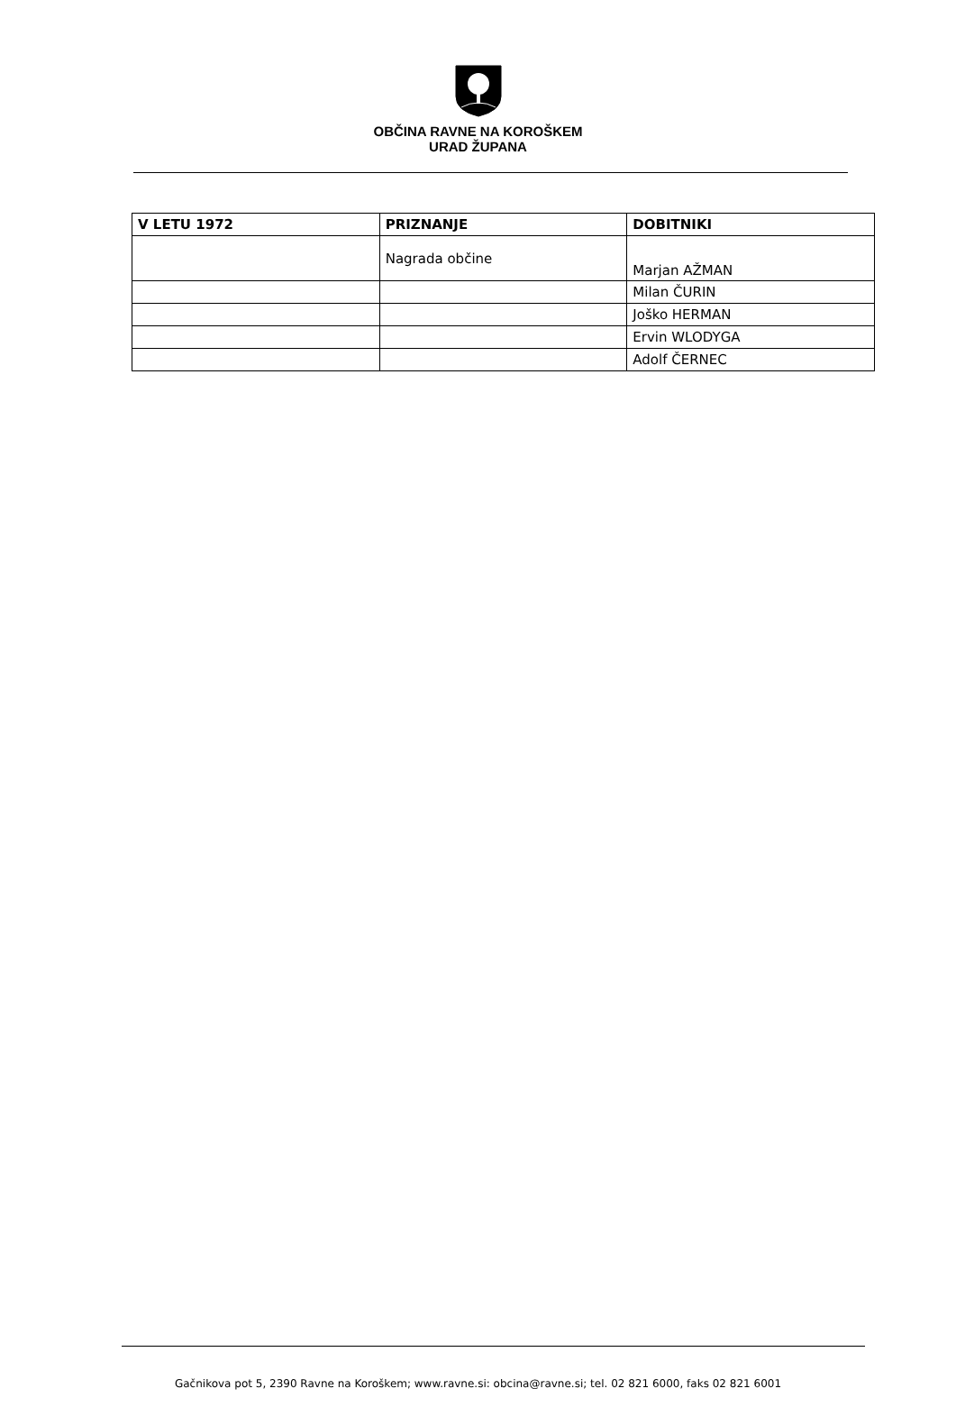OBČINA RAVNE NA KOROŠKEM
URAD ŽUPANA
| V LETU 1972 | PRIZNANJE | DOBITNIKI |
| --- | --- | --- |
| | Nagrada občine | Marjan AŽMAN |
| | | Milan ČURIN |
| | | Joško HERMAN |
| | | Ervin WLODYGA |
| | | Adolf ČERNEC |
Gačnikova pot 5, 2390 Ravne na Koroškem; www.ravne.si: obcina@ravne.si; tel. 02 821 6000, faks 02 821 6001